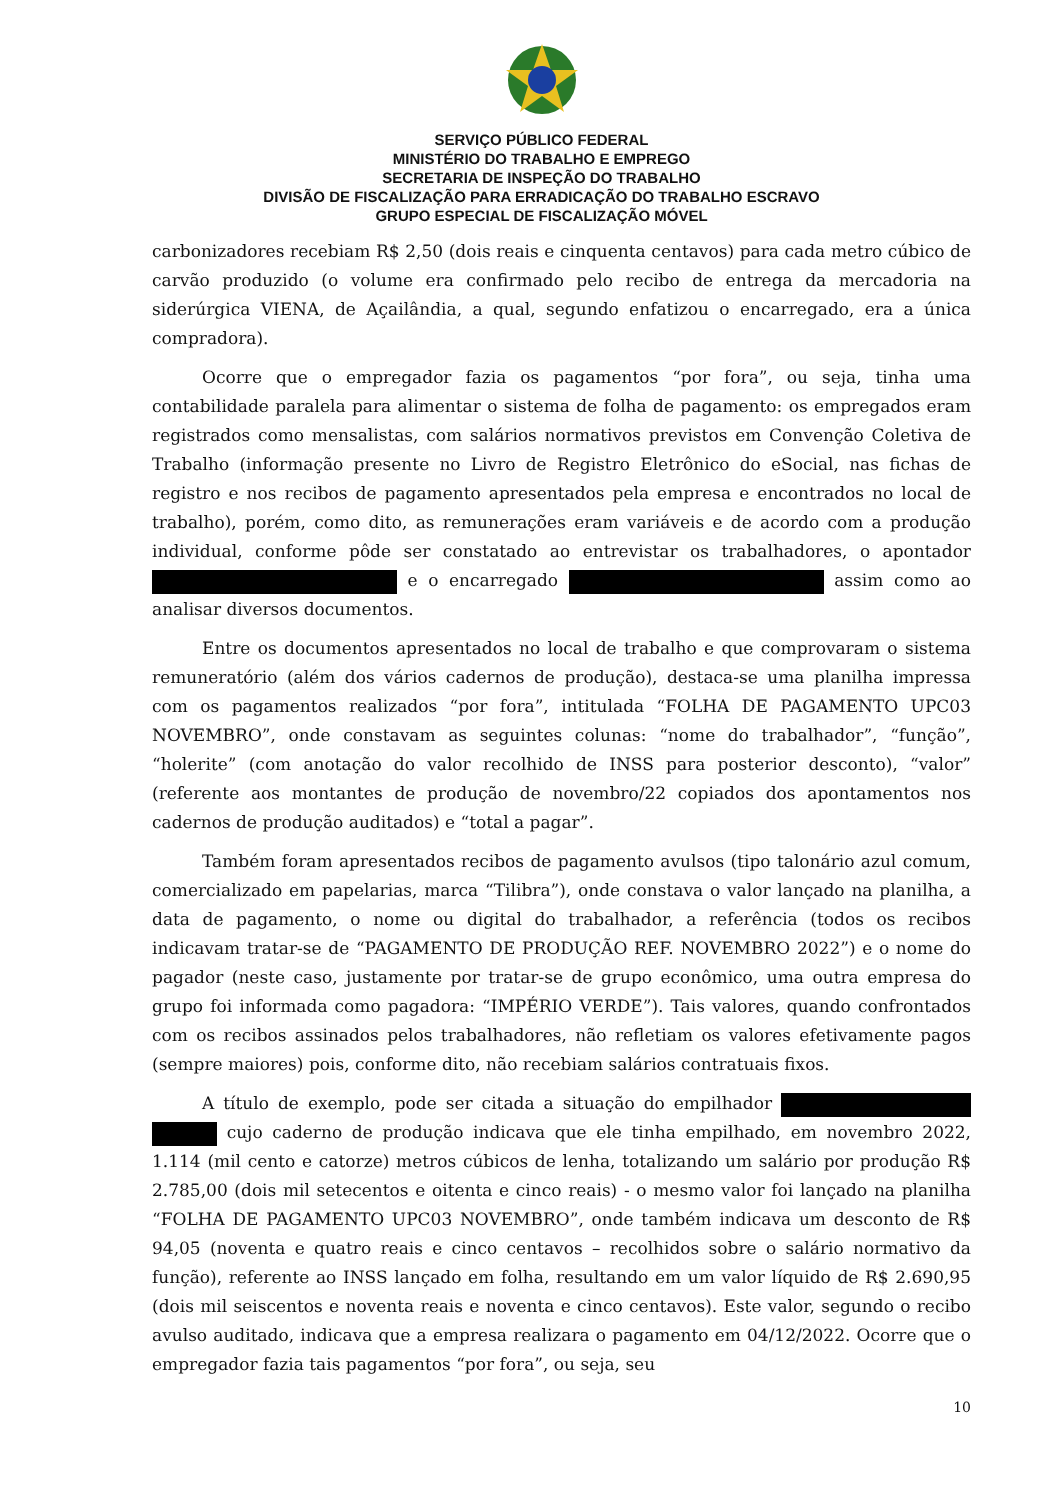SERVIÇO PÚBLICO FEDERAL
MINISTÉRIO DO TRABALHO E EMPREGO
SECRETARIA DE INSPEÇÃO DO TRABALHO
DIVISÃO DE FISCALIZAÇÃO PARA ERRADICAÇÃO DO TRABALHO ESCRAVO
GRUPO ESPECIAL DE FISCALIZAÇÃO MÓVEL
carbonizadores recebiam R$ 2,50 (dois reais e cinquenta centavos) para cada metro cúbico de carvão produzido (o volume era confirmado pelo recibo de entrega da mercadoria na siderúrgica VIENA, de Açailândia, a qual, segundo enfatizou o encarregado, era a única compradora).
Ocorre que o empregador fazia os pagamentos “por fora”, ou seja, tinha uma contabilidade paralela para alimentar o sistema de folha de pagamento: os empregados eram registrados como mensalistas, com salários normativos previstos em Convenção Coletiva de Trabalho (informação presente no Livro de Registro Eletrônico do eSocial, nas fichas de registro e nos recibos de pagamento apresentados pela empresa e encontrados no local de trabalho), porém, como dito, as remunerações eram variáveis e de acordo com a produção individual, conforme pôde ser constatado ao entrevistar os trabalhadores, o apontador e o encarregado assim como ao analisar diversos documentos.
Entre os documentos apresentados no local de trabalho e que comprovaram o sistema remuneratório (além dos vários cadernos de produção), destaca-se uma planilha impressa com os pagamentos realizados “por fora”, intitulada “FOLHA DE PAGAMENTO UPC03 NOVEMBRO”, onde constavam as seguintes colunas: “nome do trabalhador”, “função”, “holerite” (com anotação do valor recolhido de INSS para posterior desconto), “valor” (referente aos montantes de produção de novembro/22 copiados dos apontamentos nos cadernos de produção auditados) e “total a pagar”.
Também foram apresentados recibos de pagamento avulsos (tipo talonário azul comum, comercializado em papelarias, marca “Tilibra”), onde constava o valor lançado na planilha, a data de pagamento, o nome ou digital do trabalhador, a referência (todos os recibos indicavam tratar-se de “PAGAMENTO DE PRODUÇÃO REF. NOVEMBRO 2022”) e o nome do pagador (neste caso, justamente por tratar-se de grupo econômico, uma outra empresa do grupo foi informada como pagadora: “IMPÉRIO VERDE”). Tais valores, quando confrontados com os recibos assinados pelos trabalhadores, não refletiam os valores efetivamente pagos (sempre maiores) pois, conforme dito, não recebiam salários contratuais fixos.
A título de exemplo, pode ser citada a situação do empilhador cujo caderno de produção indicava que ele tinha empilhado, em novembro 2022, 1.114 (mil cento e catorze) metros cúbicos de lenha, totalizando um salário por produção R$ 2.785,00 (dois mil setecentos e oitenta e cinco reais) - o mesmo valor foi lançado na planilha “FOLHA DE PAGAMENTO UPC03 NOVEMBRO”, onde também indicava um desconto de R$ 94,05 (noventa e quatro reais e cinco centavos – recolhidos sobre o salário normativo da função), referente ao INSS lançado em folha, resultando em um valor líquido de R$ 2.690,95 (dois mil seiscentos e noventa reais e noventa e cinco centavos). Este valor, segundo o recibo avulso auditado, indicava que a empresa realizara o pagamento em 04/12/2022. Ocorre que o empregador fazia tais pagamentos “por fora”, ou seja, seu
10